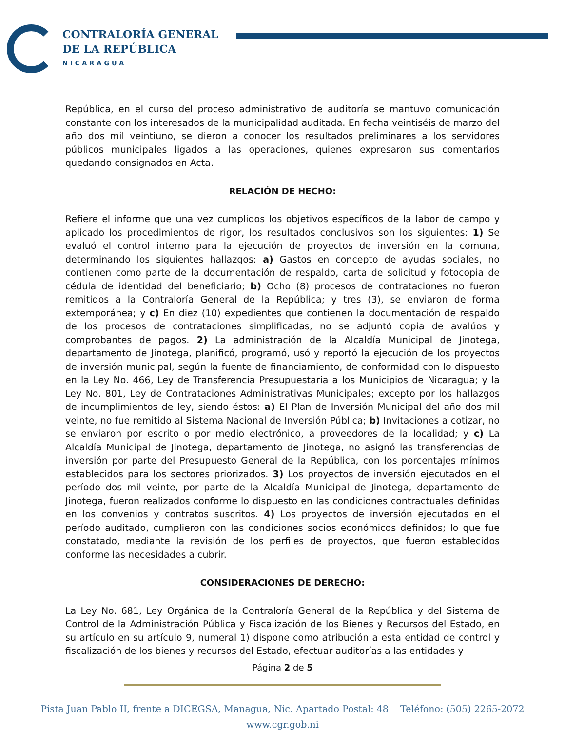CONTRALORÍA GENERAL
DE LA REPÚBLICA
NICARAGUA
República, en el curso del proceso administrativo de auditoría se mantuvo comunicación constante con los interesados de la municipalidad auditada. En fecha veintiséis de marzo del año dos mil veintiuno, se dieron a conocer los resultados preliminares a los servidores públicos municipales ligados a las operaciones, quienes expresaron sus comentarios quedando consignados en Acta.
RELACIÓN DE HECHO:
Refiere el informe que una vez cumplidos los objetivos específicos de la labor de campo y aplicado los procedimientos de rigor, los resultados conclusivos son los siguientes: 1) Se evaluó el control interno para la ejecución de proyectos de inversión en la comuna, determinando los siguientes hallazgos: a) Gastos en concepto de ayudas sociales, no contienen como parte de la documentación de respaldo, carta de solicitud y fotocopia de cédula de identidad del beneficiario; b) Ocho (8) procesos de contrataciones no fueron remitidos a la Contraloría General de la República; y tres (3), se enviaron de forma extemporánea; y c) En diez (10) expedientes que contienen la documentación de respaldo de los procesos de contrataciones simplificadas, no se adjuntó copia de avalúos y comprobantes de pagos. 2) La administración de la Alcaldía Municipal de Jinotega, departamento de Jinotega, planificó, programó, usó y reportó la ejecución de los proyectos de inversión municipal, según la fuente de financiamiento, de conformidad con lo dispuesto en la Ley No. 466, Ley de Transferencia Presupuestaria a los Municipios de Nicaragua; y la Ley No. 801, Ley de Contrataciones Administrativas Municipales; excepto por los hallazgos de incumplimientos de ley, siendo éstos: a) El Plan de Inversión Municipal del año dos mil veinte, no fue remitido al Sistema Nacional de Inversión Pública; b) Invitaciones a cotizar, no se enviaron por escrito o por medio electrónico, a proveedores de la localidad; y c) La Alcaldía Municipal de Jinotega, departamento de Jinotega, no asignó las transferencias de inversión por parte del Presupuesto General de la República, con los porcentajes mínimos establecidos para los sectores priorizados. 3) Los proyectos de inversión ejecutados en el período dos mil veinte, por parte de la Alcaldía Municipal de Jinotega, departamento de Jinotega, fueron realizados conforme lo dispuesto en las condiciones contractuales definidas en los convenios y contratos suscritos. 4) Los proyectos de inversión ejecutados en el período auditado, cumplieron con las condiciones socios económicos definidos; lo que fue constatado, mediante la revisión de los perfiles de proyectos, que fueron establecidos conforme las necesidades a cubrir.
CONSIDERACIONES DE DERECHO:
La Ley No. 681, Ley Orgánica de la Contraloría General de la República y del Sistema de Control de la Administración Pública y Fiscalización de los Bienes y Recursos del Estado, en su artículo en su artículo 9, numeral 1) dispone como atribución a esta entidad de control y fiscalización de los bienes y recursos del Estado, efectuar auditorías a las entidades y
Página 2 de 5
Pista Juan Pablo II, frente a DICEGSA, Managua, Nic. Apartado Postal: 48 Teléfono: (505) 2265-2072
www.cgr.gob.ni